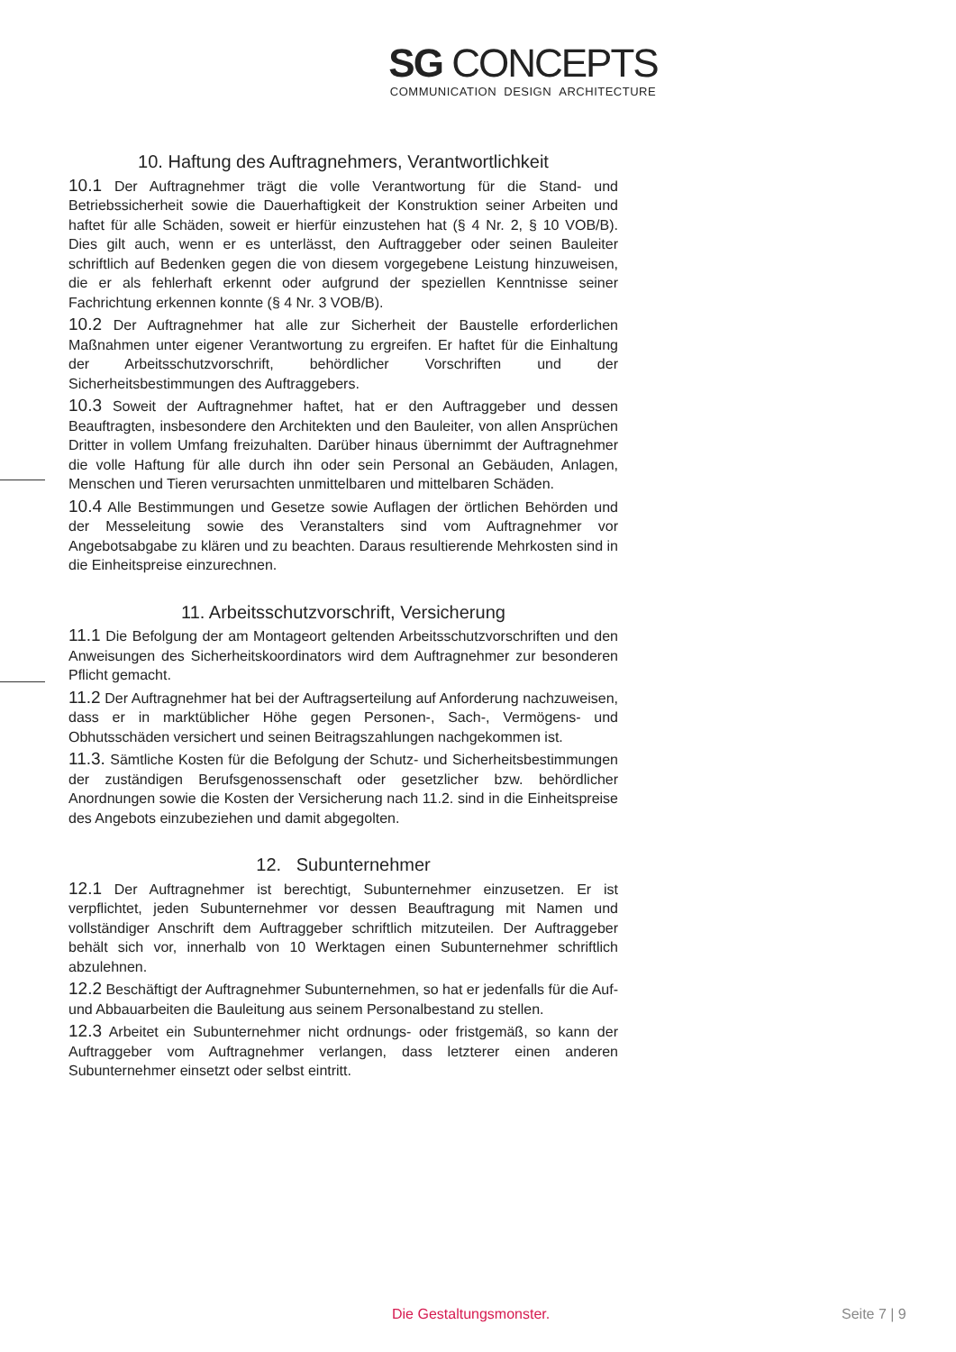SG CONCEPTS
COMMUNICATION DESIGN ARCHITECTURE
10. Haftung des Auftragnehmers, Verantwortlichkeit
10.1 Der Auftragnehmer trägt die volle Verantwortung für die Stand- und Betriebssicherheit sowie die Dauerhaftigkeit der Konstruktion seiner Arbeiten und haftet für alle Schäden, soweit er hierfür einzustehen hat (§ 4 Nr. 2, § 10 VOB/B). Dies gilt auch, wenn er es unterlässt, den Auftraggeber oder seinen Bauleiter schriftlich auf Bedenken gegen die von diesem vorgegebene Leistung hinzuweisen, die er als fehlerhaft erkennt oder aufgrund der speziellen Kenntnisse seiner Fachrichtung erkennen konnte (§ 4 Nr. 3 VOB/B).
10.2 Der Auftragnehmer hat alle zur Sicherheit der Baustelle erforderlichen Maßnahmen unter eigener Verantwortung zu ergreifen. Er haftet für die Einhaltung der Arbeitsschutzvorschrift, behördlicher Vorschriften und der Sicherheitsbestimmungen des Auftraggebers.
10.3 Soweit der Auftragnehmer haftet, hat er den Auftraggeber und dessen Beauftragten, insbesondere den Architekten und den Bauleiter, von allen Ansprüchen Dritter in vollem Umfang freizuhalten. Darüber hinaus übernimmt der Auftragnehmer die volle Haftung für alle durch ihn oder sein Personal an Gebäuden, Anlagen, Menschen und Tieren verursachten unmittelbaren und mittelbaren Schäden.
10.4 Alle Bestimmungen und Gesetze sowie Auflagen der örtlichen Behörden und der Messeleitung sowie des Veranstalters sind vom Auftragnehmer vor Angebotsabgabe zu klären und zu beachten. Daraus resultierende Mehrkosten sind in die Einheitspreise einzurechnen.
11. Arbeitsschutzvorschrift, Versicherung
11.1 Die Befolgung der am Montageort geltenden Arbeitsschutzvorschriften und den Anweisungen des Sicherheitskoordinators wird dem Auftragnehmer zur besonderen Pflicht gemacht.
11.2 Der Auftragnehmer hat bei der Auftragserteilung auf Anforderung nachzuweisen, dass er in marktüblicher Höhe gegen Personen-, Sach-, Vermögens- und Obhutsschäden versichert und seinen Beitragszahlungen nachgekommen ist.
11.3. Sämtliche Kosten für die Befolgung der Schutz- und Sicherheitsbestimmungen der zuständigen Berufsgenossenschaft oder gesetzlicher bzw. behördlicher Anordnungen sowie die Kosten der Versicherung nach 11.2. sind in die Einheitspreise des Angebots einzubeziehen und damit abgegolten.
12. Subunternehmer
12.1 Der Auftragnehmer ist berechtigt, Subunternehmer einzusetzen. Er ist verpflichtet, jeden Subunternehmer vor dessen Beauftragung mit Namen und vollständiger Anschrift dem Auftraggeber schriftlich mitzuteilen. Der Auftraggeber behält sich vor, innerhalb von 10 Werktagen einen Subunternehmer schriftlich abzulehnen.
12.2 Beschäftigt der Auftragnehmer Subunternehmen, so hat er jedenfalls für die Auf- und Abbauarbeiten die Bauleitung aus seinem Personalbestand zu stellen.
12.3 Arbeitet ein Subunternehmer nicht ordnungs- oder fristgemäß, so kann der Auftraggeber vom Auftragnehmer verlangen, dass letzterer einen anderen Subunternehmer einsetzt oder selbst eintritt.
Die Gestaltungsmonster. Seite 7 | 9